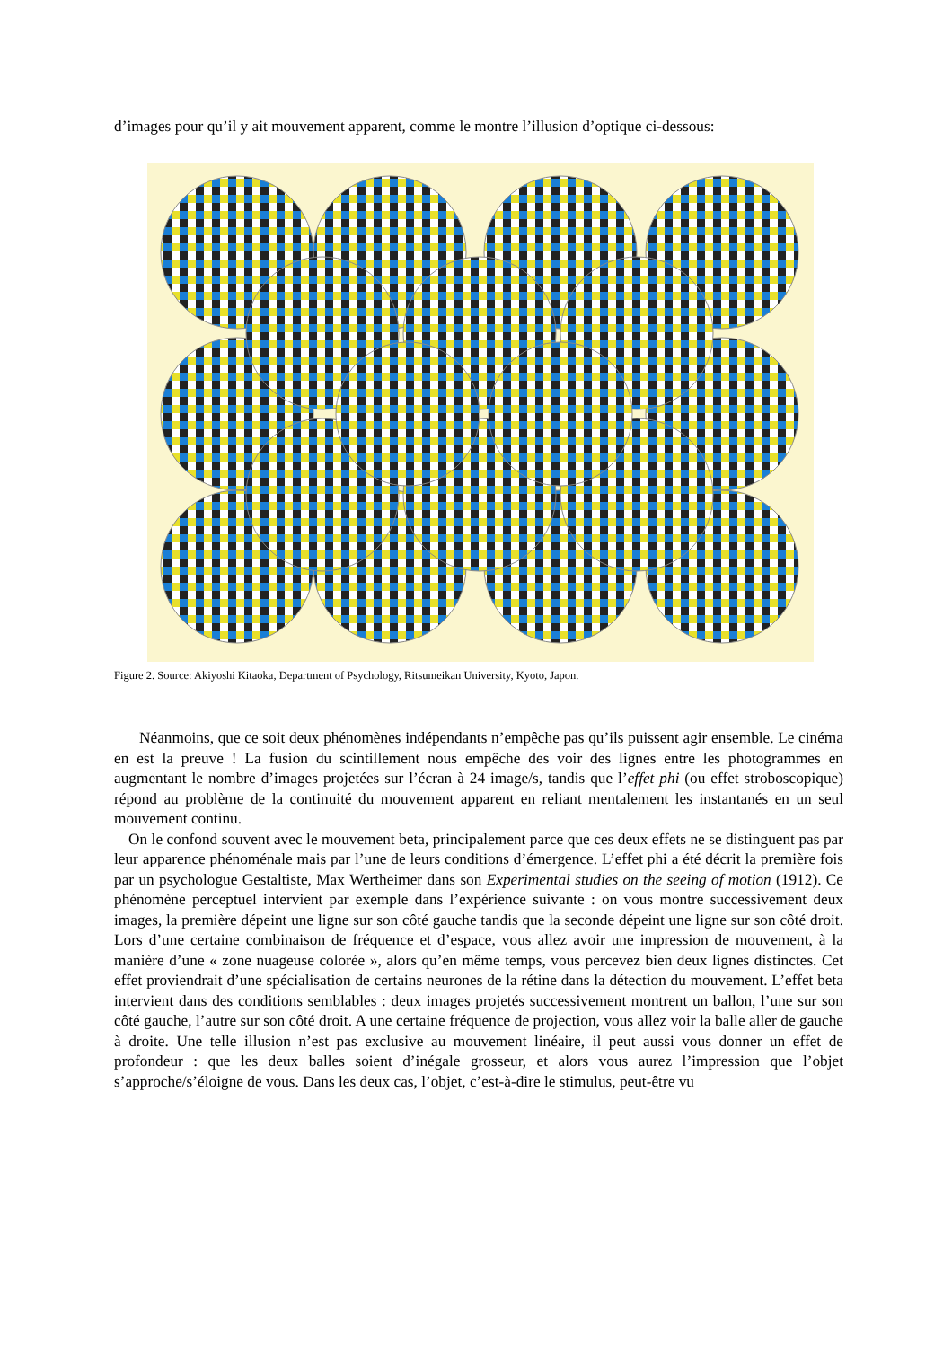d’images pour qu’il y ait mouvement apparent, comme le montre l’illusion d’optique ci-dessous:
Figure 2. Source: Akiyoshi Kitaoka, Department of Psychology, Ritsumeikan University, Kyoto, Japon.
Néanmoins, que ce soit deux phénomènes indépendants n’empêche pas qu’ils puissent agir ensemble. Le cinéma en est la preuve ! La fusion du scintillement nous empêche des voir des lignes entre les photogrammes en augmentant le nombre d’images projetées sur l’écran à 24 image/s, tandis que l’effet phi (ou effet stroboscopique) répond au problème de la continuité du mouvement apparent en reliant mentalement les instantanés en un seul mouvement continu.
On le confond souvent avec le mouvement beta, principalement parce que ces deux effets ne se distinguent pas par leur apparence phénoménale mais par l’une de leurs conditions d’émergence. L’effet phi a été décrit la première fois par un psychologue Gestaltiste, Max Wertheimer dans son Experimental studies on the seeing of motion (1912). Ce phénomène perceptuel intervient par exemple dans l’expérience suivante : on vous montre successivement deux images, la première dépeint une ligne sur son côté gauche tandis que la seconde dépeint une ligne sur son côté droit. Lors d’une certaine combinaison de fréquence et d’espace, vous allez avoir une impression de mouvement, à la manière d’une « zone nuageuse colorée », alors qu’en même temps, vous percevez bien deux lignes distinctes. Cet effet proviendrait d’une spécialisation de certains neurones de la rétine dans la détection du mouvement. L’effet beta intervient dans des conditions semblables : deux images projetés successivement montrent un ballon, l’une sur son côté gauche, l’autre sur son côté droit. A une certaine fréquence de projection, vous allez voir la balle aller de gauche à droite. Une telle illusion n’est pas exclusive au mouvement linéaire, il peut aussi vous donner un effet de profondeur : que les deux balles soient d’inégale grosseur, et alors vous aurez l’impression que l’objet s’approche/s’éloigne de vous. Dans les deux cas, l’objet, c’est-à-dire le stimulus, peut-être vu